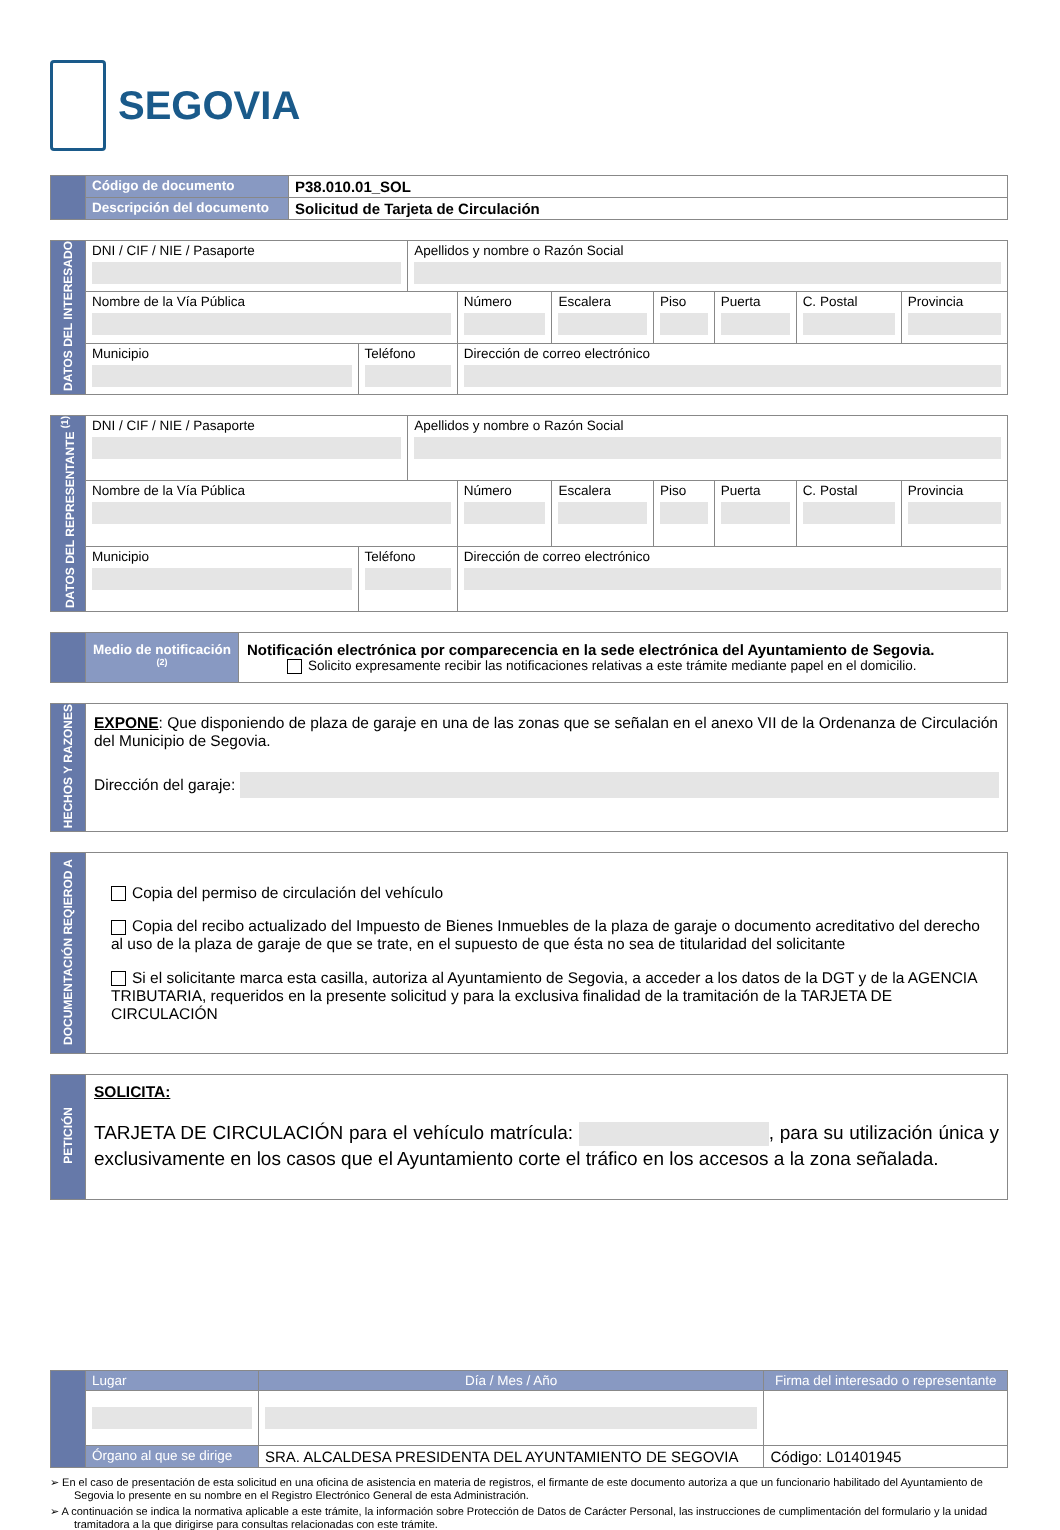SEGOVIA
| | Código de documento | P38.010.01_SOL |
| | Descripción del documento | Solicitud de Tarjeta de Circulación |
| DATOS DEL INTERESADO | DNI / CIF / NIE / Pasaporte | | Apellidos y nombre o Razón Social | | | | | | |
| | Nombre de la Vía Pública | | | Número | Escalera | Piso | Puerta | C. Postal | Provincia |
| | Municipio | Teléfono | | Dirección de correo electrónico | | | | | |
| DATOS DEL REPRESENTANTE <sup>(1)</sup> | DNI / CIF / NIE / Pasaporte | | Apellidos y nombre o Razón Social | | | | | | |
| | Nombre de la Vía Pública | | | Número | Escalera | Piso | Puerta | C. Postal | Provincia |
| | Municipio | Teléfono | | Dirección de correo electrónico | | | | | |
| | Medio de notificación <sup>(2)</sup> | Notificación electrónica por comparecencia en la sede electrónica del Ayuntamiento de Segovia. Solicito expresamente recibir las notificaciones relativas a este trámite mediante papel en el domicilio. |
| HECHOS Y RAZONES | EXPONE : Que disponiendo de plaza de garaje en una de las zonas que se señalan en el anexo VII de la Ordenanza de Circulación del Municipio de Segovia. Dirección del garaje: |
| DOCUMENTACIÓN REQIEROD A | Copia del permiso de circulación del vehículo Copia del recibo actualizado del Impuesto de Bienes Inmuebles de la plaza de garaje o documento acreditativo del derecho al uso de la plaza de garaje de que se trate, en el supuesto de que ésta no sea de titularidad del solicitante Si el solicitante marca esta casilla, autoriza al Ayuntamiento de Segovia, a acceder a los datos de la DGT y de la AGENCIA TRIBUTARIA, requeridos en la presente solicitud y para la exclusiva finalidad de la tramitación de la TARJETA DE CIRCULACIÓN |
| PETICIÓN | SOLICITA: TARJETA DE CIRCULACIÓN para el vehículo matrícula: , para su utilización única y exclusivamente en los casos que el Ayuntamiento corte el tráfico en los accesos a la zona señalada. |
| | Lugar | | Día / Mes / Año | Firma del interesado o representante | |
| | Órgano al que se dirige | SRA. ALCALDESA PRESIDENTA DEL AYUNTAMIENTO DE SEGOVIA | | | Código: L01401945 |
➢ En el caso de presentación de esta solicitud en una oficina de asistencia en materia de registros, el firmante de este documento autoriza a que un funcionario habilitado del Ayuntamiento de Segovia lo presente en su nombre en el Registro Electrónico General de esta Administración.
➢ A continuación se indica la normativa aplicable a este trámite, la información sobre Protección de Datos de Carácter Personal, las instrucciones de cumplimentación del formulario y la unidad tramitadora a la que dirigirse para consultas relacionadas con este trámite.